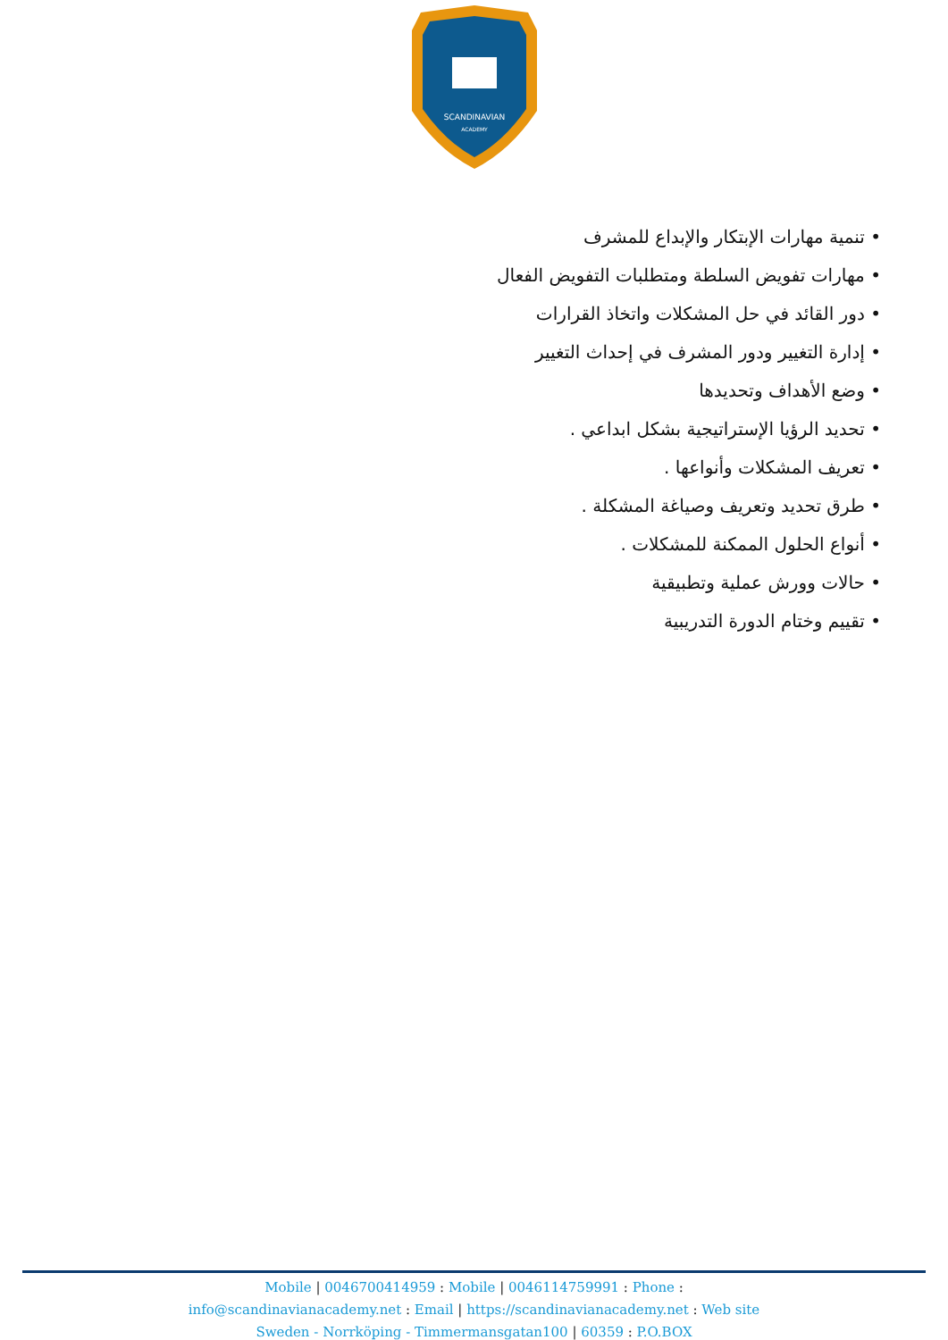SCANDINAVIAN
ACADEMY
تنمية مهارات الإبتكار والإبداع للمشرف
مهارات تفويض السلطة ومتطلبات التفويض الفعال
دور القائد في حل المشكلات واتخاذ القرارات
إدارة التغيير ودور المشرف في إحداث التغيير
وضع الأهداف وتحديدها
تحديد الرؤيا الإستراتيجية بشكل ابداعي .
تعريف المشكلات وأنواعها .
طرق تحديد وتعريف وصياغة المشكلة .
أنواع الحلول الممكنة للمشكلات .
حالات وورش عملية وتطبيقية
تقييم وختام الدورة التدريبية
Mobile | 0046700414959 : Mobile | 0046114759991 : Phone :
info@scandinavianacademy.net : Email | https://scandinavianacademy.net : Web site
Sweden - Norrköping - Timmermansgatan100 | 60359 : P.O.BOX